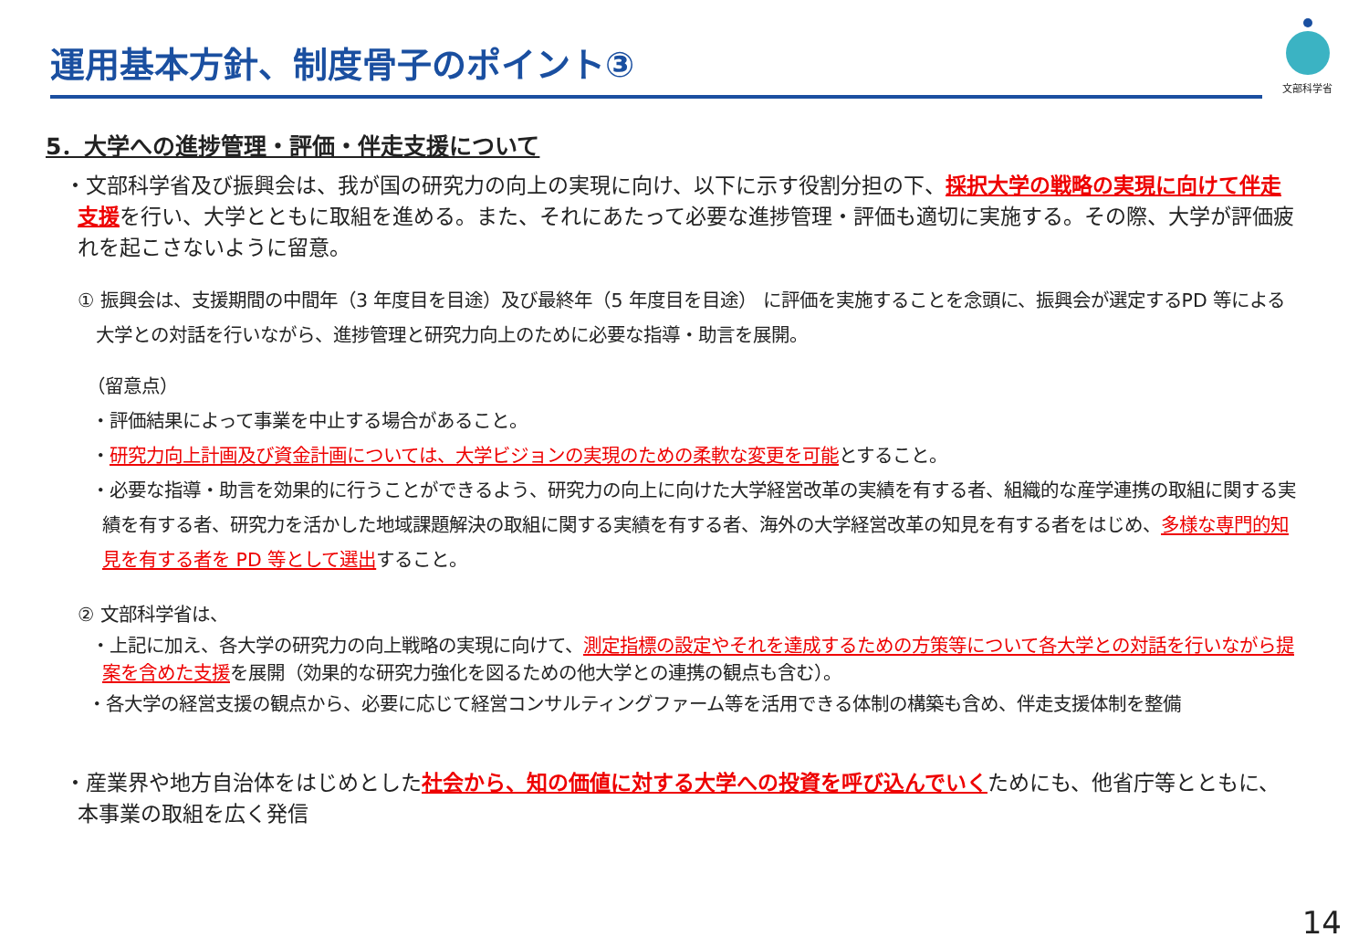運用基本方針、制度骨子のポイント③
文部科学省
5．大学への進捗管理・評価・伴走支援について
・文部科学省及び振興会は、我が国の研究力の向上の実現に向け、以下に示す役割分担の下、採択大学の戦略の実現に向けて伴走支援を行い、大学とともに取組を進める。また、それにあたって必要な進捗管理・評価も適切に実施する。その際、大学が評価疲れを起こさないように留意。
① 振興会は、支援期間の中間年（3 年度目を目途）及び最終年（5 年度目を目途） に評価を実施することを念頭に、振興会が選定するPD 等による大学との対話を行いながら、進捗管理と研究力向上のために必要な指導・助言を展開。
（留意点）
・評価結果によって事業を中止する場合があること。
・研究力向上計画及び資金計画については、大学ビジョンの実現のための柔軟な変更を可能とすること。
・必要な指導・助言を効果的に行うことができるよう、研究力の向上に向けた大学経営改革の実績を有する者、組織的な産学連携の取組に関する実績を有する者、研究力を活かした地域課題解決の取組に関する実績を有する者、海外の大学経営改革の知見を有する者をはじめ、多様な専門的知見を有する者を PD 等として選出すること。
② 文部科学省は、
・上記に加え、各大学の研究力の向上戦略の実現に向けて、測定指標の設定やそれを達成するための方策等について各大学との対話を行いながら提案を含めた支援を展開（効果的な研究力強化を図るための他大学との連携の観点も含む）。
・各大学の経営支援の観点から、必要に応じて経営コンサルティングファーム等を活用できる体制の構築も含め、伴走支援体制を整備
・産業界や地方自治体をはじめとした社会から、知の価値に対する大学への投資を呼び込んでいくためにも、他省庁等とともに、本事業の取組を広く発信
14